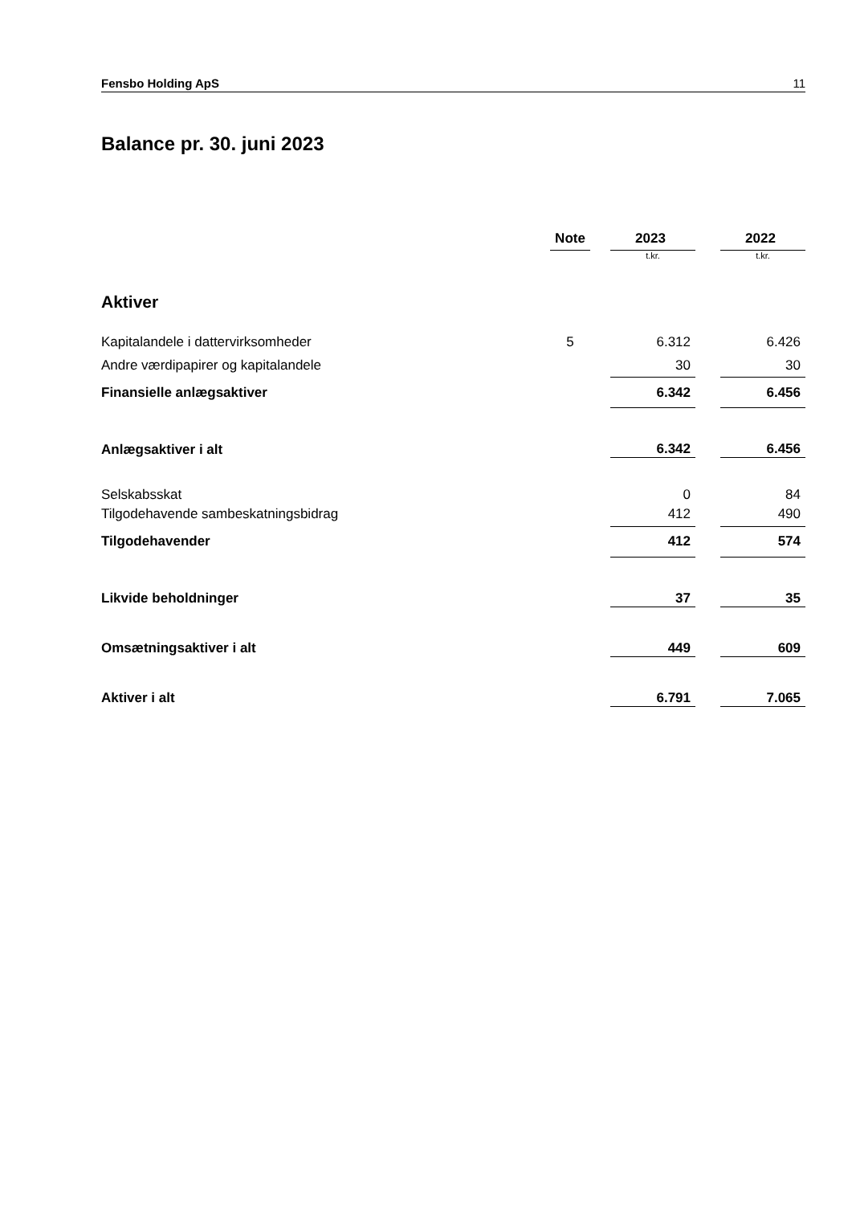Fensbo Holding ApS 11
Balance pr. 30. juni 2023
| | Note | | 2023 | | 2022 |
| --- | --- | --- | --- | --- | --- |
| | | | t.kr. | | t.kr. |
| Aktiver | | | | | |
| Kapitalandele i dattervirksomheder | 5 | | 6.312 | | 6.426 |
| Andre værdipapirer og kapitalandele | | | 30 | | 30 |
| Finansielle anlægsaktiver | | | 6.342 | | 6.456 |
| Anlægsaktiver i alt | | | 6.342 | | 6.456 |
| Selskabsskat | | | 0 | | 84 |
| Tilgodehavende sambeskatningsbidrag | | | 412 | | 490 |
| Tilgodehavender | | | 412 | | 574 |
| Likvide beholdninger | | | 37 | | 35 |
| Omsætningsaktiver i alt | | | 449 | | 609 |
| Aktiver i alt | | | 6.791 | | 7.065 |